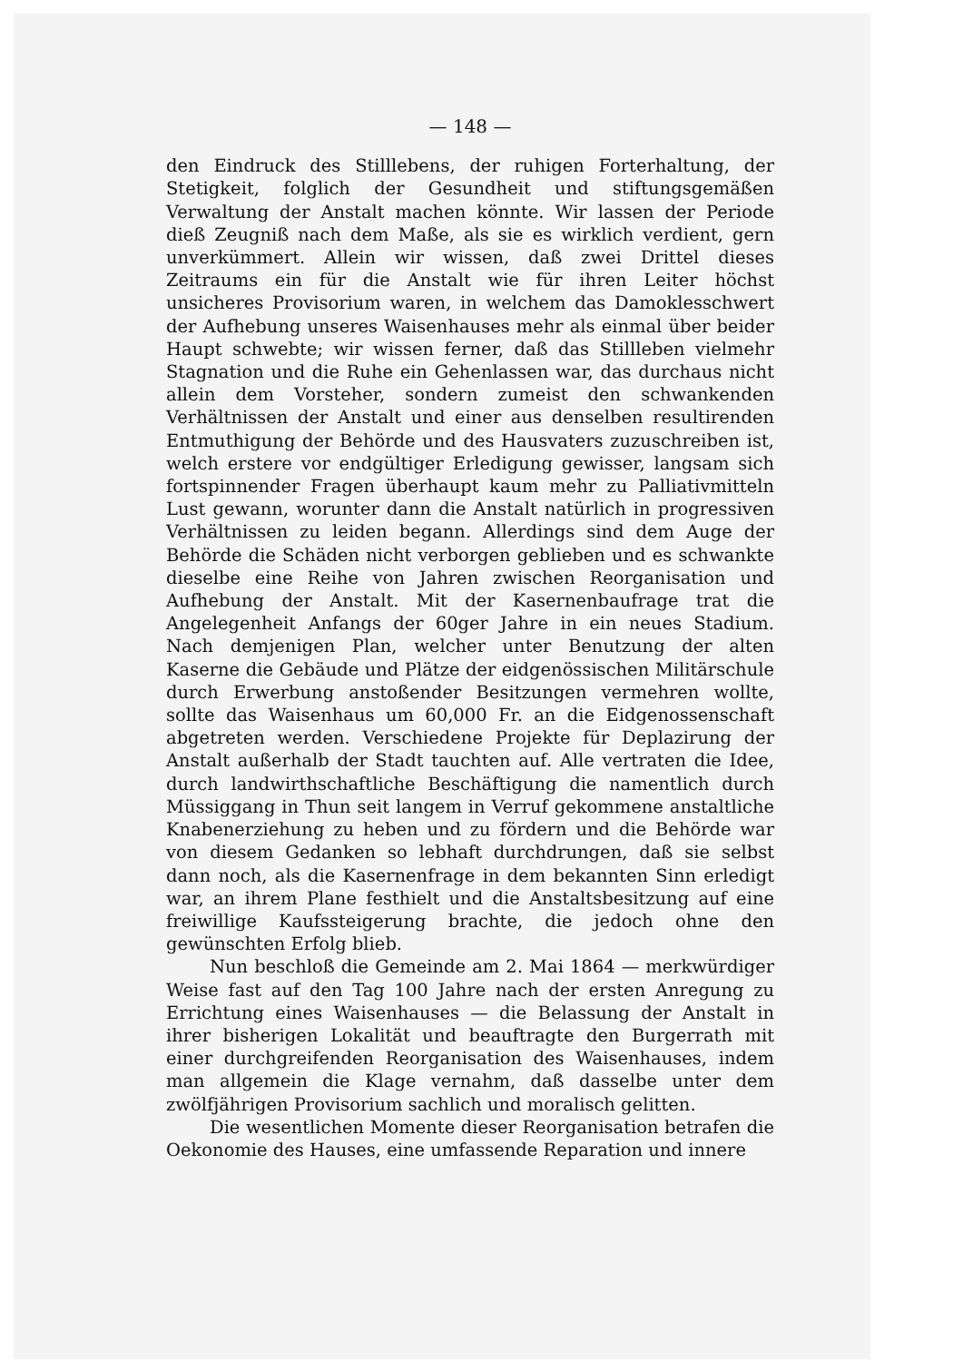— 148 —
den Eindruck des Stilllebens, der ruhigen Forterhaltung, der Stetigkeit, folglich der Gesundheit und stiftungsgemäßen Verwaltung der Anstalt machen könnte. Wir lassen der Periode dieß Zeugniß nach dem Maße, als sie es wirklich verdient, gern unverkümmert. Allein wir wissen, daß zwei Drittel dieses Zeitraums ein für die Anstalt wie für ihren Leiter höchst unsicheres Provisorium waren, in welchem das Damoklesschwert der Aufhebung unseres Waisenhauses mehr als einmal über beider Haupt schwebte; wir wissen ferner, daß das Stillleben vielmehr Stagnation und die Ruhe ein Gehenlassen war, das durchaus nicht allein dem Vorsteher, sondern zumeist den schwankenden Verhältnissen der Anstalt und einer aus denselben resultirenden Entmuthigung der Behörde und des Hausvaters zuzuschreiben ist, welch erstere vor endgültiger Erledigung gewisser, langsam sich fortspinnender Fragen überhaupt kaum mehr zu Palliativmitteln Lust gewann, worunter dann die Anstalt natürlich in progressiven Verhältnissen zu leiden begann. Allerdings sind dem Auge der Behörde die Schäden nicht verborgen geblieben und es schwankte dieselbe eine Reihe von Jahren zwischen Reorganisation und Aufhebung der Anstalt. Mit der Kasernenbaufrage trat die Angelegenheit Anfangs der 60ger Jahre in ein neues Stadium. Nach demjenigen Plan, welcher unter Benutzung der alten Kaserne die Gebäude und Plätze der eidgenössischen Militärschule durch Erwerbung anstoßender Besitzungen vermehren wollte, sollte das Waisenhaus um 60,000 Fr. an die Eidgenossenschaft abgetreten werden. Verschiedene Projekte für Deplazirung der Anstalt außerhalb der Stadt tauchten auf. Alle vertraten die Idee, durch landwirthschaftliche Beschäftigung die namentlich durch Müssiggang in Thun seit langem in Verruf gekommene anstaltliche Knabenerziehung zu heben und zu fördern und die Behörde war von diesem Gedanken so lebhaft durchdrungen, daß sie selbst dann noch, als die Kasernenfrage in dem bekannten Sinn erledigt war, an ihrem Plane festhielt und die Anstaltsbesitzung auf eine freiwillige Kaufssteigerung brachte, die jedoch ohne den gewünschten Erfolg blieb.
Nun beschloß die Gemeinde am 2. Mai 1864 — merkwürdiger Weise fast auf den Tag 100 Jahre nach der ersten Anregung zu Errichtung eines Waisenhauses — die Belassung der Anstalt in ihrer bisherigen Lokalität und beauftragte den Burgerrath mit einer durchgreifenden Reorganisation des Waisenhauses, indem man allgemein die Klage vernahm, daß dasselbe unter dem zwölfjährigen Provisorium sachlich und moralisch gelitten.
Die wesentlichen Momente dieser Reorganisation betrafen die Oekonomie des Hauses, eine umfassende Reparation und innere